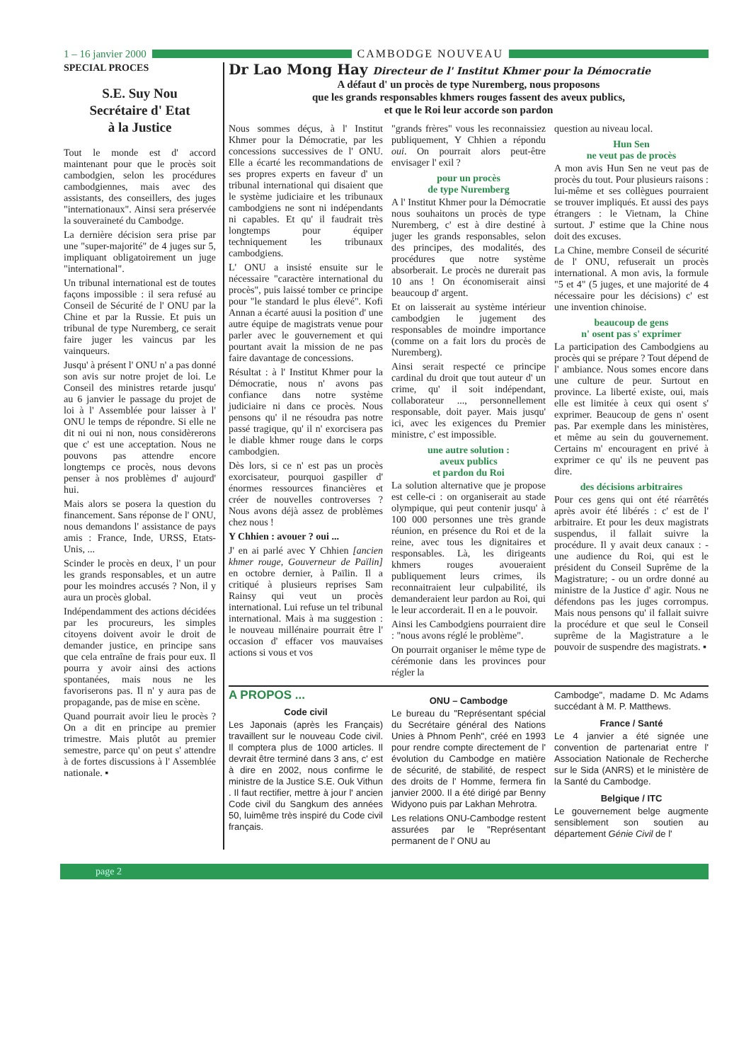1 – 16 janvier 2000 CAMBODGE NOUVEAU
SPECIAL PROCES
S.E. Suy Nou
Secrétaire d' Etat
à la Justice
Tout le monde est d' accord maintenant pour que le procès soit cambodgien, selon les procédures cambodgiennes, mais avec des assistants, des conseillers, des juges "internationaux". Ainsi sera préservée la souveraineté du Cambodge.
La dernière décision sera prise par une "super-majorité" de 4 juges sur 5, impliquant obligatoirement un juge "international".
Un tribunal international est de toutes façons impossible : il sera refusé au Conseil de Sécurité de l' ONU par la Chine et par la Russie. Et puis un tribunal de type Nuremberg, ce serait faire juger les vaincus par les vainqueurs.
Jusqu' à présent l' ONU n' a pas donné son avis sur notre projet de loi. Le Conseil des ministres retarde jusqu' au 6 janvier le passage du projet de loi à l' Assemblée pour laisser à l' ONU le temps de répondre. Si elle ne dit ni oui ni non, nous considèrerons que c' est une acceptation. Nous ne pouvons pas attendre encore longtemps ce procès, nous devons penser à nos problèmes d' aujourd' hui.
Mais alors se posera la question du financement. Sans réponse de l' ONU, nous demandons l' assistance de pays amis : France, Inde, URSS, Etats-Unis, ...
Scinder le procès en deux, l' un pour les grands responsables, et un autre pour les moindres accusés ? Non, il y aura un procès global.
Indépendamment des actions décidées par les procureurs, les simples citoyens doivent avoir le droit de demander justice, en principe sans que cela entraîne de frais pour eux. Il pourra y avoir ainsi des actions spontanées, mais nous ne les favoriserons pas. Il n' y aura pas de propagande, pas de mise en scène.
Quand pourrait avoir lieu le procès ? On a dit en principe au premier trimestre. Mais plutôt au premier semestre, parce qu' on peut s' attendre à de fortes discussions à l' Assemblée nationale. ▪
Dr Lao Mong Hay Directeur de l' Institut Khmer pour la Démocratie
A défaut d' un procès de type Nuremberg, nous proposons
que les grands responsables khmers rouges fassent des aveux publics,
et que le Roi leur accorde son pardon
Nous sommes déçus, à l' Institut Khmer pour la Démocratie, par les concessions successives de l' ONU. Elle a écarté les recommandations de ses propres experts en faveur d' un tribunal international qui disaient que le système judiciaire et les tribunaux cambodgiens ne sont ni indépendants ni capables. Et qu' il faudrait très longtemps pour équiper techniquement les tribunaux cambodgiens.
L' ONU a insisté ensuite sur le nécessaire "caractère international du procès", puis laissé tomber ce principe pour "le standard le plus élevé". Kofi Annan a écarté auusi la position d' une autre équipe de magistrats venue pour parler avec le gouvernement et qui pourtant avait la mission de ne pas faire davantage de concessions.
Résultat : à l' Institut Khmer pour la Démocratie, nous n' avons pas confiance dans notre système judiciaire ni dans ce procès. Nous pensons qu' il ne résoudra pas notre passé tragique, qu' il n' exorcisera pas le diable khmer rouge dans le corps cambodgien.
Dès lors, si ce n' est pas un procès exorcisateur, pourquoi gaspiller d' énormes ressources financières et créer de nouvelles controverses ? Nous avons déjà assez de problèmes chez nous !
Y Chhien : avouer ? oui ...
J' en ai parlé avec Y Chhien [ancien khmer rouge, Gouverneur de Païlin] en octobre dernier, à Païlin. Il a critiqué à plusieurs reprises Sam Rainsy qui veut un procès international. Lui refuse un tel tribunal international. Mais à ma suggestion : le nouveau millénaire pourrait être l' occasion d' effacer vos mauvaises actions si vous et vos
"grands frères" vous les reconnaissiez publiquement, Y Chhien a répondu oui. On pourrait alors peut-être envisager l' exil ?
pour un procès
de type Nuremberg
A l' Institut Khmer pour la Démocratie nous souhaitons un procès de type Nuremberg, c' est à dire destiné à juger les grands responsables, selon des principes, des modalités, des procédures que notre système absorberait. Le procès ne durerait pas 10 ans ! On économiserait ainsi beaucoup d' argent.
Et on laisserait au système intérieur cambodgien le jugement des responsables de moindre importance (comme on a fait lors du procès de Nuremberg).
Ainsi serait respecté ce principe cardinal du droit que tout auteur d' un crime, qu' il soit indépendant, collaborateur ..., personnellement responsable, doit payer. Mais jusqu' ici, avec les exigences du Premier ministre, c' est impossible.
une autre solution :
aveux publics
et pardon du Roi
La solution alternative que je propose est celle-ci : on organiserait au stade olympique, qui peut contenir jusqu' à 100 000 personnes une très grande réunion, en présence du Roi et de la reine, avec tous les dignitaires et responsables. Là, les dirigeants khmers rouges avoueraient publiquement leurs crimes, ils reconnaitraient leur culpabilité, ils demanderaient leur pardon au Roi, qui le leur accorderait. Il en a le pouvoir.
Ainsi les Cambodgiens pourraient dire : "nous avons réglé le problème".
On pourrait organiser le même type de cérémonie dans les provinces pour régler la
question au niveau local.
Hun Sen
ne veut pas de procès
A mon avis Hun Sen ne veut pas de procès du tout. Pour plusieurs raisons : lui-même et ses collègues pourraient se trouver impliqués. Et aussi des pays étrangers : le Vietnam, la Chine surtout. J' estime que la Chine nous doit des excuses.
La Chine, membre Conseil de sécurité de l' ONU, refuserait un procès international. A mon avis, la formule "5 et 4" (5 juges, et une majorité de 4 nécessaire pour les décisions) c' est une invention chinoise.
beaucoup de gens
n' osent pas s' exprimer
La participation des Cambodgiens au procès qui se prépare ? Tout dépend de l' ambiance. Nous somes encore dans une culture de peur. Surtout en province. La liberté existe, oui, mais elle est limitée à ceux qui osent s' exprimer. Beaucoup de gens n' osent pas. Par exemple dans les ministères, et même au sein du gouvernement. Certains m' encouragent en privé à exprimer ce qu' ils ne peuvent pas dire.
des décisions arbitraires
Pour ces gens qui ont été réarrêtés après avoir été libérés : c' est de l' arbitraire. Et pour les deux magistrats suspendus, il fallait suivre la procédure. Il y avait deux canaux : - une audience du Roi, qui est le président du Conseil Suprême de la Magistrature; - ou un ordre donné au ministre de la Justice d' agir. Nous ne défendons pas les juges corrompus. Mais nous pensons qu' il fallait suivre la procédure et que seul le Conseil suprême de la Magistrature a le pouvoir de suspendre des magistrats. ▪
A PROPOS ...
Code civil
Les Japonais (après les Français) travaillent sur le nouveau Code civil. Il comptera plus de 1000 articles. Il devrait être terminé dans 3 ans, c' est à dire en 2002, nous confirme le ministre de la Justice S.E. Ouk Vithun . Il faut rectifier, mettre à jour l' ancien Code civil du Sangkum des années 50, luimême très inspiré du Code civil français.
ONU – Cambodge
Le bureau du "Représentant spécial du Secrétaire général des Nations Unies à Phnom Penh", créé en 1993 pour rendre compte directement de l' évolution du Cambodge en matière de sécurité, de stabilité, de respect des droits de l' Homme, fermera fin janvier 2000. Il a été dirigé par Benny Widyono puis par Lakhan Mehrotra.
Les relations ONU-Cambodge restent assurées par le "Représentant permanent de l' ONU au
Cambodge", madame D. Mc Adams succédant à M. P. Matthews.
France / Santé
Le 4 janvier a été signée une convention de partenariat entre l' Association Nationale de Recherche sur le Sida (ANRS) et le ministère de la Santé du Cambodge.
Belgique / ITC
Le gouvernement belge augmente sensiblement son soutien au département Génie Civil de l'
page 2